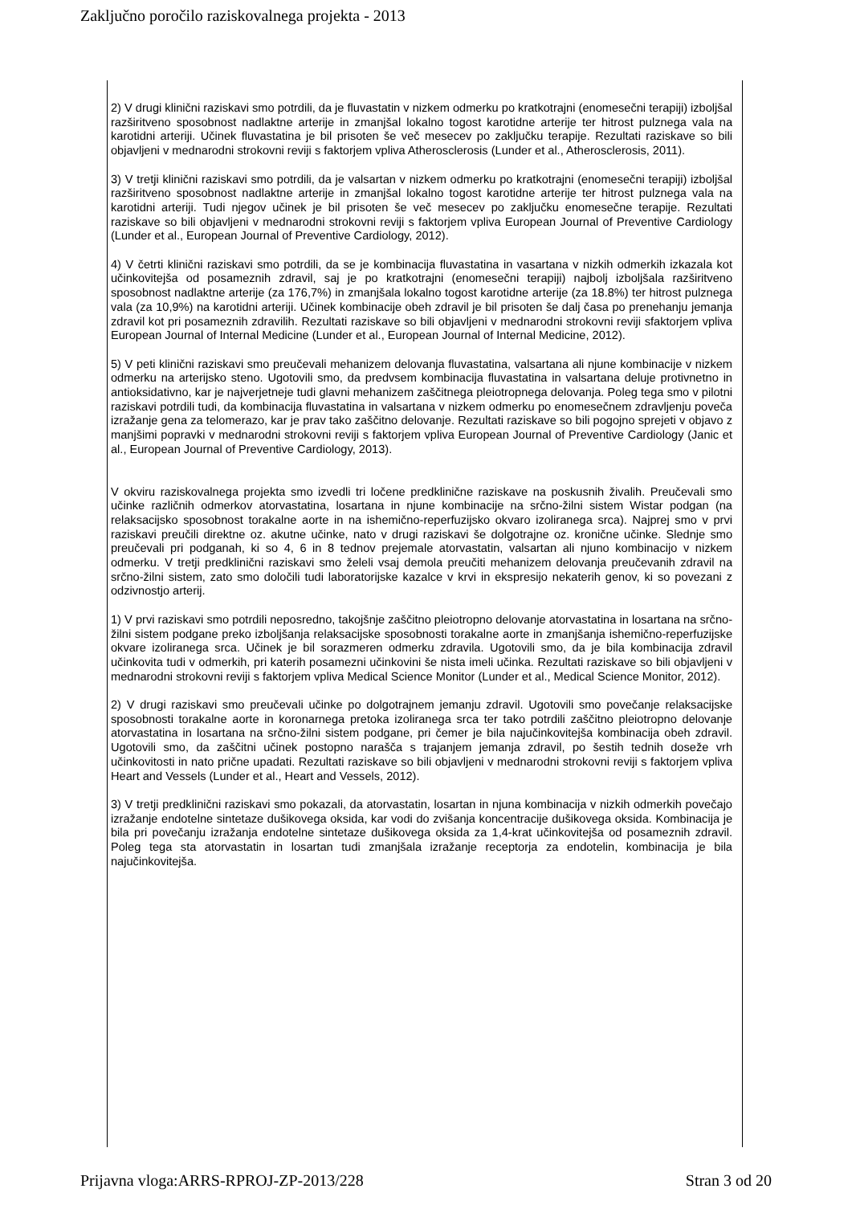Zaključno poročilo raziskovalnega projekta - 2013
2) V drugi klinični raziskavi smo potrdili, da je fluvastatin v nizkem odmerku po kratkotrajni (enomesečni terapiji) izboljšal razširitveno sposobnost nadlaktne arterije in zmanjšal lokalno togost karotidne arterije ter hitrost pulznega vala na karotidni arteriji. Učinek fluvastatina je bil prisoten še več mesecev po zaključku terapije. Rezultati raziskave so bili objavljeni v mednarodni strokovni reviji s faktorjem vpliva Atherosclerosis (Lunder et al., Atherosclerosis, 2011).
3) V tretji klinični raziskavi smo potrdili, da je valsartan v nizkem odmerku po kratkotrajni (enomesečni terapiji) izboljšal razširitveno sposobnost nadlaktne arterije in zmanjšal lokalno togost karotidne arterije ter hitrost pulznega vala na karotidni arteriji. Tudi njegov učinek je bil prisoten še več mesecev po zaključku enomesečne terapije. Rezultati raziskave so bili objavljeni v mednarodni strokovni reviji s faktorjem vpliva European Journal of Preventive Cardiology (Lunder et al., European Journal of Preventive Cardiology, 2012).
4) V četrti klinični raziskavi smo potrdili, da se je kombinacija fluvastatina in vasartana v nizkih odmerkih izkazala kot učinkovitejša od posameznih zdravil, saj je po kratkotrajni (enomesečni terapiji) najbolj izboljšala razširitveno sposobnost nadlaktne arterije (za 176,7%) in zmanjšala lokalno togost karotidne arterije (za 18.8%) ter hitrost pulznega vala (za 10,9%) na karotidni arteriji. Učinek kombinacije obeh zdravil je bil prisoten še dalj časa po prenehanju jemanja zdravil kot pri posameznih zdravilih. Rezultati raziskave so bili objavljeni v mednarodni strokovni reviji sfaktorjem vpliva European Journal of Internal Medicine (Lunder et al., European Journal of Internal Medicine, 2012).
5) V peti klinični raziskavi smo preučevali mehanizem delovanja fluvastatina, valsartana ali njune kombinacije v nizkem odmerku na arterijsko steno. Ugotovili smo, da predvsem kombinacija fluvastatina in valsartana deluje protivnetno in antioksidativno, kar je najverjetneje tudi glavni mehanizem zaščitnega pleiotropnega delovanja. Poleg tega smo v pilotni raziskavi potrdili tudi, da kombinacija fluvastatina in valsartana v nizkem odmerku po enomesečnem zdravljenju poveča izražanje gena za telomerazo, kar je prav tako zaščitno delovanje. Rezultati raziskave so bili pogojno sprejeti v objavo z manjšimi popravki v mednarodni strokovni reviji s faktorjem vpliva European Journal of Preventive Cardiology (Janic et al., European Journal of Preventive Cardiology, 2013).
V okviru raziskovalnega projekta smo izvedli tri ločene predklinične raziskave na poskusnih živalih. Preučevali smo učinke različnih odmerkov atorvastatina, losartana in njune kombinacije na srčno-žilni sistem Wistar podgan (na relaksacijsko sposobnost torakalne aorte in na ishemično-reperfuzijsko okvaro izoliranega srca). Najprej smo v prvi raziskavi preučili direktne oz. akutne učinke, nato v drugi raziskavi še dolgotrajne oz. kronične učinke. Slednje smo preučevali pri podganah, ki so 4, 6 in 8 tednov prejemale atorvastatin, valsartan ali njuno kombinacijo v nizkem odmerku. V tretji predklinični raziskavi smo želeli vsaj demola preučiti mehanizem delovanja preučevanih zdravil na srčno-žilni sistem, zato smo določili tudi laboratorijske kazalce v krvi in ekspresijo nekaterih genov, ki so povezani z odzivnostjo arterij.
1) V prvi raziskavi smo potrdili neposredno, takojšnje zaščitno pleiotropno delovanje atorvastatina in losartana na srčno-žilni sistem podgane preko izboljšanja relaksacijske sposobnosti torakalne aorte in zmanjšanja ishemično-reperfuzijske okvare izoliranega srca. Učinek je bil sorazmeren odmerku zdravila. Ugotovili smo, da je bila kombinacija zdravil učinkovita tudi v odmerkih, pri katerih posamezni učinkovini še nista imeli učinka. Rezultati raziskave so bili objavljeni v mednarodni strokovni reviji s faktorjem vpliva Medical Science Monitor (Lunder et al., Medical Science Monitor, 2012).
2) V drugi raziskavi smo preučevali učinke po dolgotrajnem jemanju zdravil. Ugotovili smo povečanje relaksacijske sposobnosti torakalne aorte in koronarnega pretoka izoliranega srca ter tako potrdili zaščitno pleiotropno delovanje atorvastatina in losartana na srčno-žilni sistem podgane, pri čemer je bila najučinkovitejša kombinacija obeh zdravil. Ugotovili smo, da zaščitni učinek postopno narašča s trajanjem jemanja zdravil, po šestih tednih doseže vrh učinkovitosti in nato prične upadati. Rezultati raziskave so bili objavljeni v mednarodni strokovni reviji s faktorjem vpliva Heart and Vessels (Lunder et al., Heart and Vessels, 2012).
3) V tretji predklinični raziskavi smo pokazali, da atorvastatin, losartan in njuna kombinacija v nizkih odmerkih povečajo izražanje endotelne sintetaze dušikovega oksida, kar vodi do zvišanja koncentracije dušikovega oksida. Kombinacija je bila pri povečanju izražanja endotelne sintetaze dušikovega oksida za 1,4-krat učinkovitejša od posameznih zdravil. Poleg tega sta atorvastatin in losartan tudi zmanjšala izražanje receptorja za endotelin, kombinacija je bila najučinkovitejša.
Prijavna vloga:ARRS-RPROJ-ZP-2013/228 Stran 3 od 20